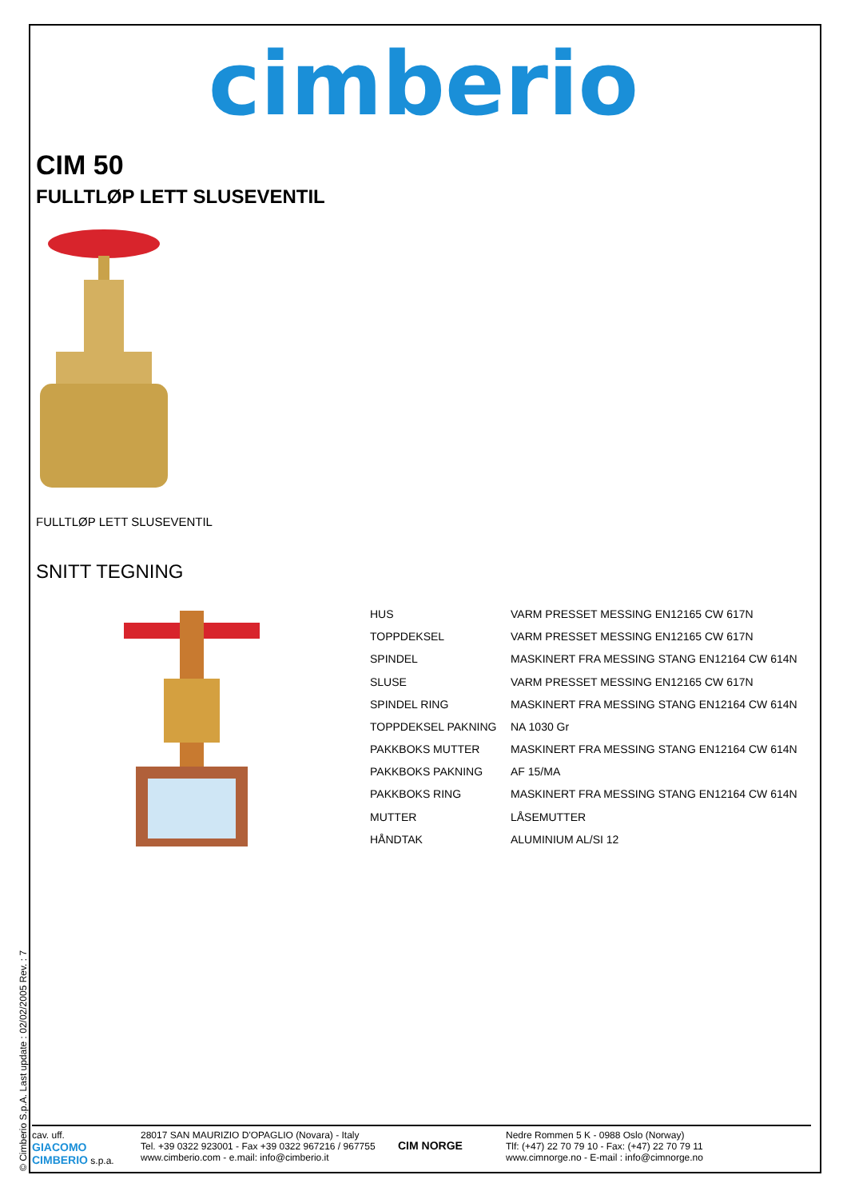cimberio
CIM 50
FULLTLØP LETT SLUSEVENTIL
FULLTLØP LETT SLUSEVENTIL
SNITT TEGNING
| HUS | VARM PRESSET MESSING EN12165 CW 617N |
| TOPPDEKSEL | VARM PRESSET MESSING EN12165 CW 617N |
| SPINDEL | MASKINERT FRA MESSING STANG EN12164 CW 614N |
| SLUSE | VARM PRESSET MESSING EN12165 CW 617N |
| SPINDEL RING | MASKINERT FRA MESSING STANG EN12164 CW 614N |
| TOPPDEKSEL PAKNING | NA 1030 Gr |
| PAKKBOKS MUTTER | MASKINERT FRA MESSING STANG EN12164 CW 614N |
| PAKKBOKS PAKNING | AF 15/MA |
| PAKKBOKS RING | MASKINERT FRA MESSING STANG EN12164 CW 614N |
| MUTTER | LÅSEMUTTER |
| HÅNDTAK | ALUMINIUM AL/SI 12 |
© Cimberio S.p.A. Last update : 02/02/2005 Rev. : 7
cav. uff.
GIACOMO CIMBERIO s.p.a.
28017 SAN MAURIZIO D'OPAGLIO (Novara) - Italy
Tel. +39 0322 923001 - Fax +39 0322 967216 / 967755
www.cimberio.com - e.mail: info@cimberio.it
CIM NORGE
Nedre Rommen 5 K - 0988 Oslo (Norway)
Tlf: (+47) 22 70 79 10 - Fax: (+47) 22 70 79 11
www.cimnorge.no - E-mail : info@cimnorge.no